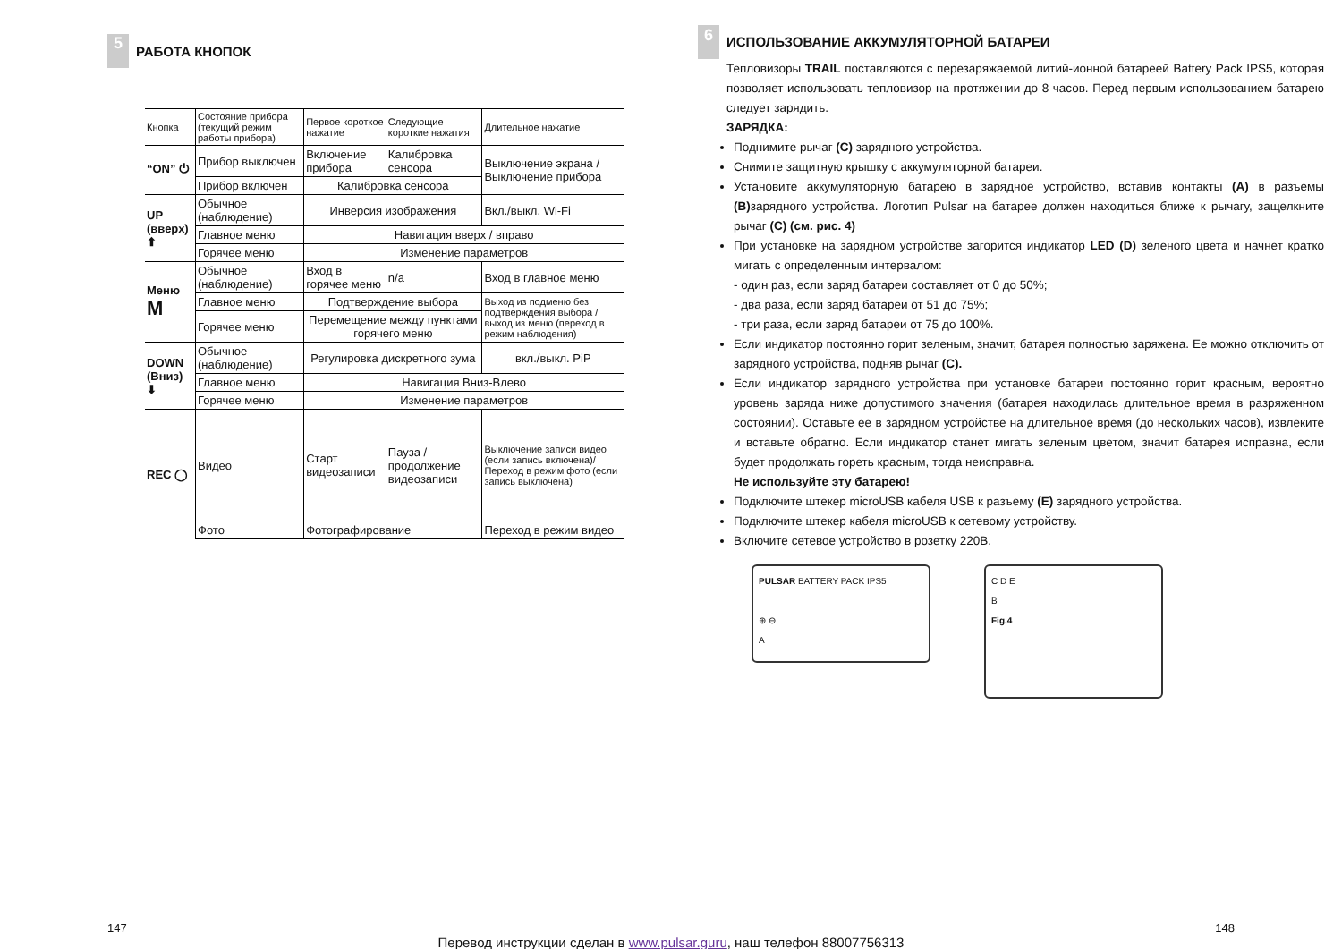5
РАБОТА КНОПОК
| Кнопка | Состояние прибора (текущий режим работы прибора) | Первое короткое нажатие | Следующие короткие нажатия | Длительное нажатие |
| “ON” ⏻ | Прибор выключен | Включение прибора | Калибровка сенсора | Выключение экрана / Выключение прибора |
| | Прибор включен | Калибровка сенсора | | |
| UP (вверх) ⬆ | Обычное (наблюдение) | Инверсия изображения | | Вкл./выкл. Wi-Fi |
| | Главное меню | Навигация вверх / вправо | | |
| | Горячее меню | Изменение параметров | | |
| Меню M | Обычное (наблюдение) | Вход в горячее меню | n/a | Вход в главное меню |
| | Главное меню | Подтверждение выбора | | Выход из подменю без подтверждения выбора / выход из меню (переход в режим наблюдения) |
| | Горячее меню | Перемещение между пунктами горячего меню | | |
| DOWN (Вниз) ⬇ | Обычное (наблюдение) | Регулировка дискретного зума | | вкл./выкл. PiP |
| | Главное меню | Навигация Вниз-Влево | | |
| | Горячее меню | Изменение параметров | | |
| REC ◯ | Видео | Старт видеозаписи | Пауза / продолжение видеозаписи | Выключение записи видео (если запись включена)/ Переход в режим фото (если запись выключена) |
| | Фото | Фотографирование | | Переход в режим видео |
6
ИСПОЛЬЗОВАНИЕ АККУМУЛЯТОРНОЙ БАТАРЕИ
Тепловизоры TRAIL поставляются с перезаряжаемой литий-ионной батареей Battery Pack IPS5, которая позволяет использовать тепловизор на протяжении до 8 часов. Перед первым использованием батарею следует зарядить.
ЗАРЯДКА:
Поднимите рычаг (C) зарядного устройства.
Снимите защитную крышку с аккумуляторной батареи.
Установите аккумуляторную батарею в зарядное устройство, вставив контакты (A) в разъемы (B) зарядного устройства. Логотип Pulsar на батарее должен находиться ближе к рычагу, защелкните рычаг (C) (см. рис. 4)
При установке на зарядном устройстве загорится индикатор LED (D) зеленого цвета и начнет кратко мигать с определенным интервалом:
- один раз, если заряд батареи составляет от 0 до 50%;
- два раза, если заряд батареи от 51 до 75%;
- три раза, если заряд батареи от 75 до 100%.
Если индикатор постоянно горит зеленым, значит, батарея полностью заряжена. Ее можно отключить от зарядного устройства, подняв рычаг (C).
Если индикатор зарядного устройства при установке батареи постоянно горит красным, вероятно уровень заряда ниже допустимого значения (батарея находилась длительное время в разряженном состоянии). Оставьте ее в зарядном устройстве на длительное время (до нескольких часов), извлеките и вставьте обратно. Если индикатор станет мигать зеленым цветом, значит батарея исправна, если будет продолжать гореть красным, тогда неисправна.
Не используйте эту батарею!
Подключите штекер microUSB кабеля USB к разъему (E) зарядного устройства.
Подключите штекер кабеля microUSB к сетевому устройству.
Включите сетевое устройство в розетку 220В.
PULSAR BATTERY PACK IPS5
⊕ ⊖
A
C D E
B
Fig.4
147 148
Перевод инструкции сделан в www.pulsar.guru, наш телефон 88007756313